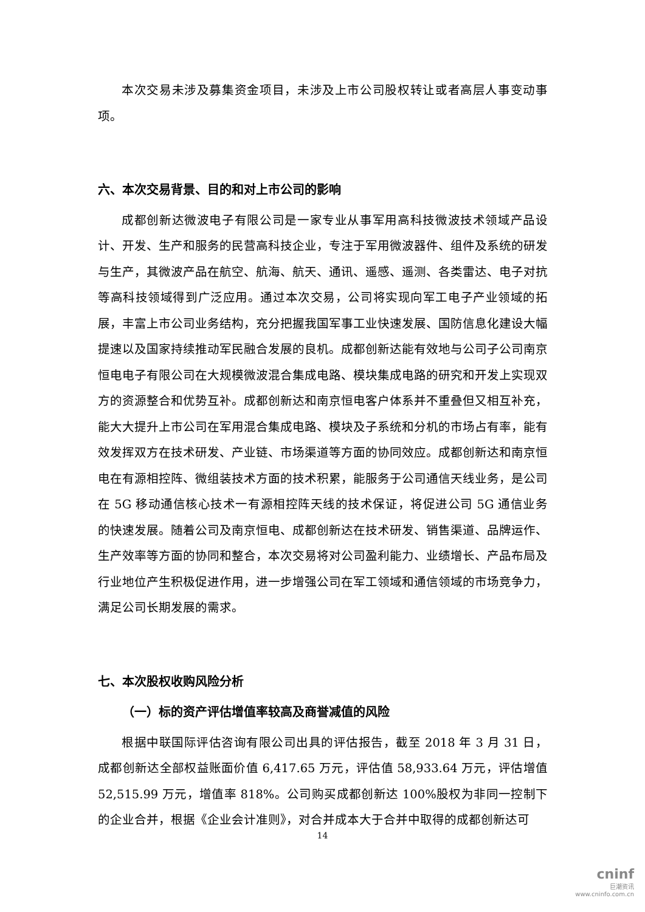本次交易未涉及募集资金项目，未涉及上市公司股权转让或者高层人事变动事项。
六、本次交易背景、目的和对上市公司的影响
成都创新达微波电子有限公司是一家专业从事军用高科技微波技术领域产品设计、开发、生产和服务的民营高科技企业，专注于军用微波器件、组件及系统的研发与生产，其微波产品在航空、航海、航天、通讯、遥感、遥测、各类雷达、电子对抗等高科技领域得到广泛应用。通过本次交易，公司将实现向军工电子产业领域的拓展，丰富上市公司业务结构，充分把握我国军事工业快速发展、国防信息化建设大幅提速以及国家持续推动军民融合发展的良机。成都创新达能有效地与公司子公司南京恒电电子有限公司在大规模微波混合集成电路、模块集成电路的研究和开发上实现双方的资源整合和优势互补。成都创新达和南京恒电客户体系并不重叠但又相互补充，能大大提升上市公司在军用混合集成电路、模块及子系统和分机的市场占有率，能有效发挥双方在技术研发、产业链、市场渠道等方面的协同效应。成都创新达和南京恒电在有源相控阵、微组装技术方面的技术积累，能服务于公司通信天线业务，是公司在 5G 移动通信核心技术一有源相控阵天线的技术保证，将促进公司 5G 通信业务的快速发展。随着公司及南京恒电、成都创新达在技术研发、销售渠道、品牌运作、生产效率等方面的协同和整合，本次交易将对公司盈利能力、业绩增长、产品布局及行业地位产生积极促进作用，进一步增强公司在军工领域和通信领域的市场竞争力，满足公司长期发展的需求。
七、本次股权收购风险分析
（一）标的资产评估增值率较高及商誉减值的风险
根据中联国际评估咨询有限公司出具的评估报告，截至 2018 年 3 月 31 日，成都创新达全部权益账面价值 6,417.65 万元，评估值 58,933.64 万元，评估增值 52,515.99 万元，增值率 818%。公司购买成都创新达 100%股权为非同一控制下的企业合并，根据《企业会计准则》，对合并成本大于合并中取得的成都创新达可
14
cninf
巨潮资讯
www.cninfo.com.cn